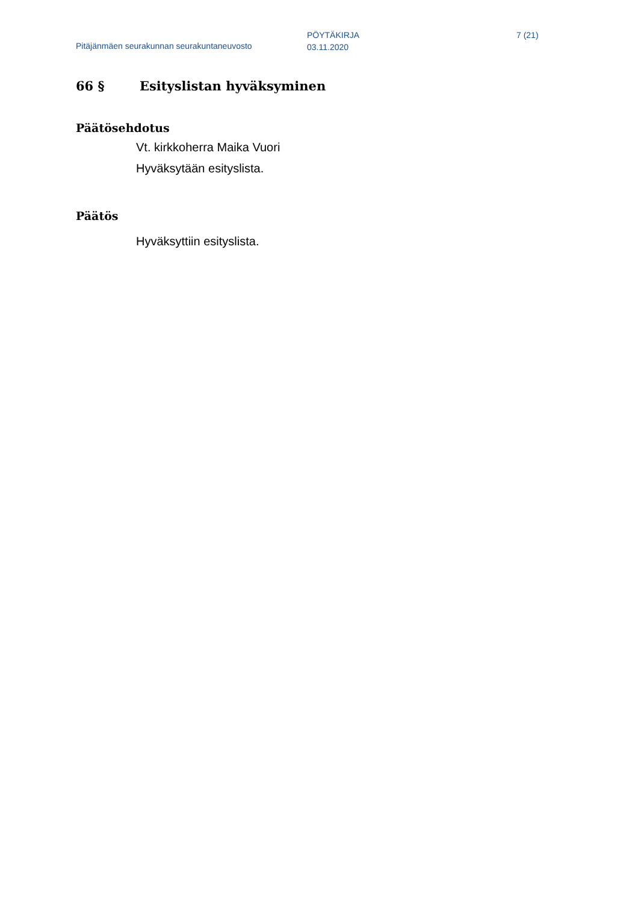Pitäjänmäen seurakunnan seurakuntaneuvosto
PÖYTÄKIRJA
03.11.2020
7 (21)
66 § Esityslistan hyväksyminen
Päätösehdotus
Vt. kirkkoherra Maika Vuori
Hyväksytään esityslista.
Päätös
Hyväksyttiin esityslista.